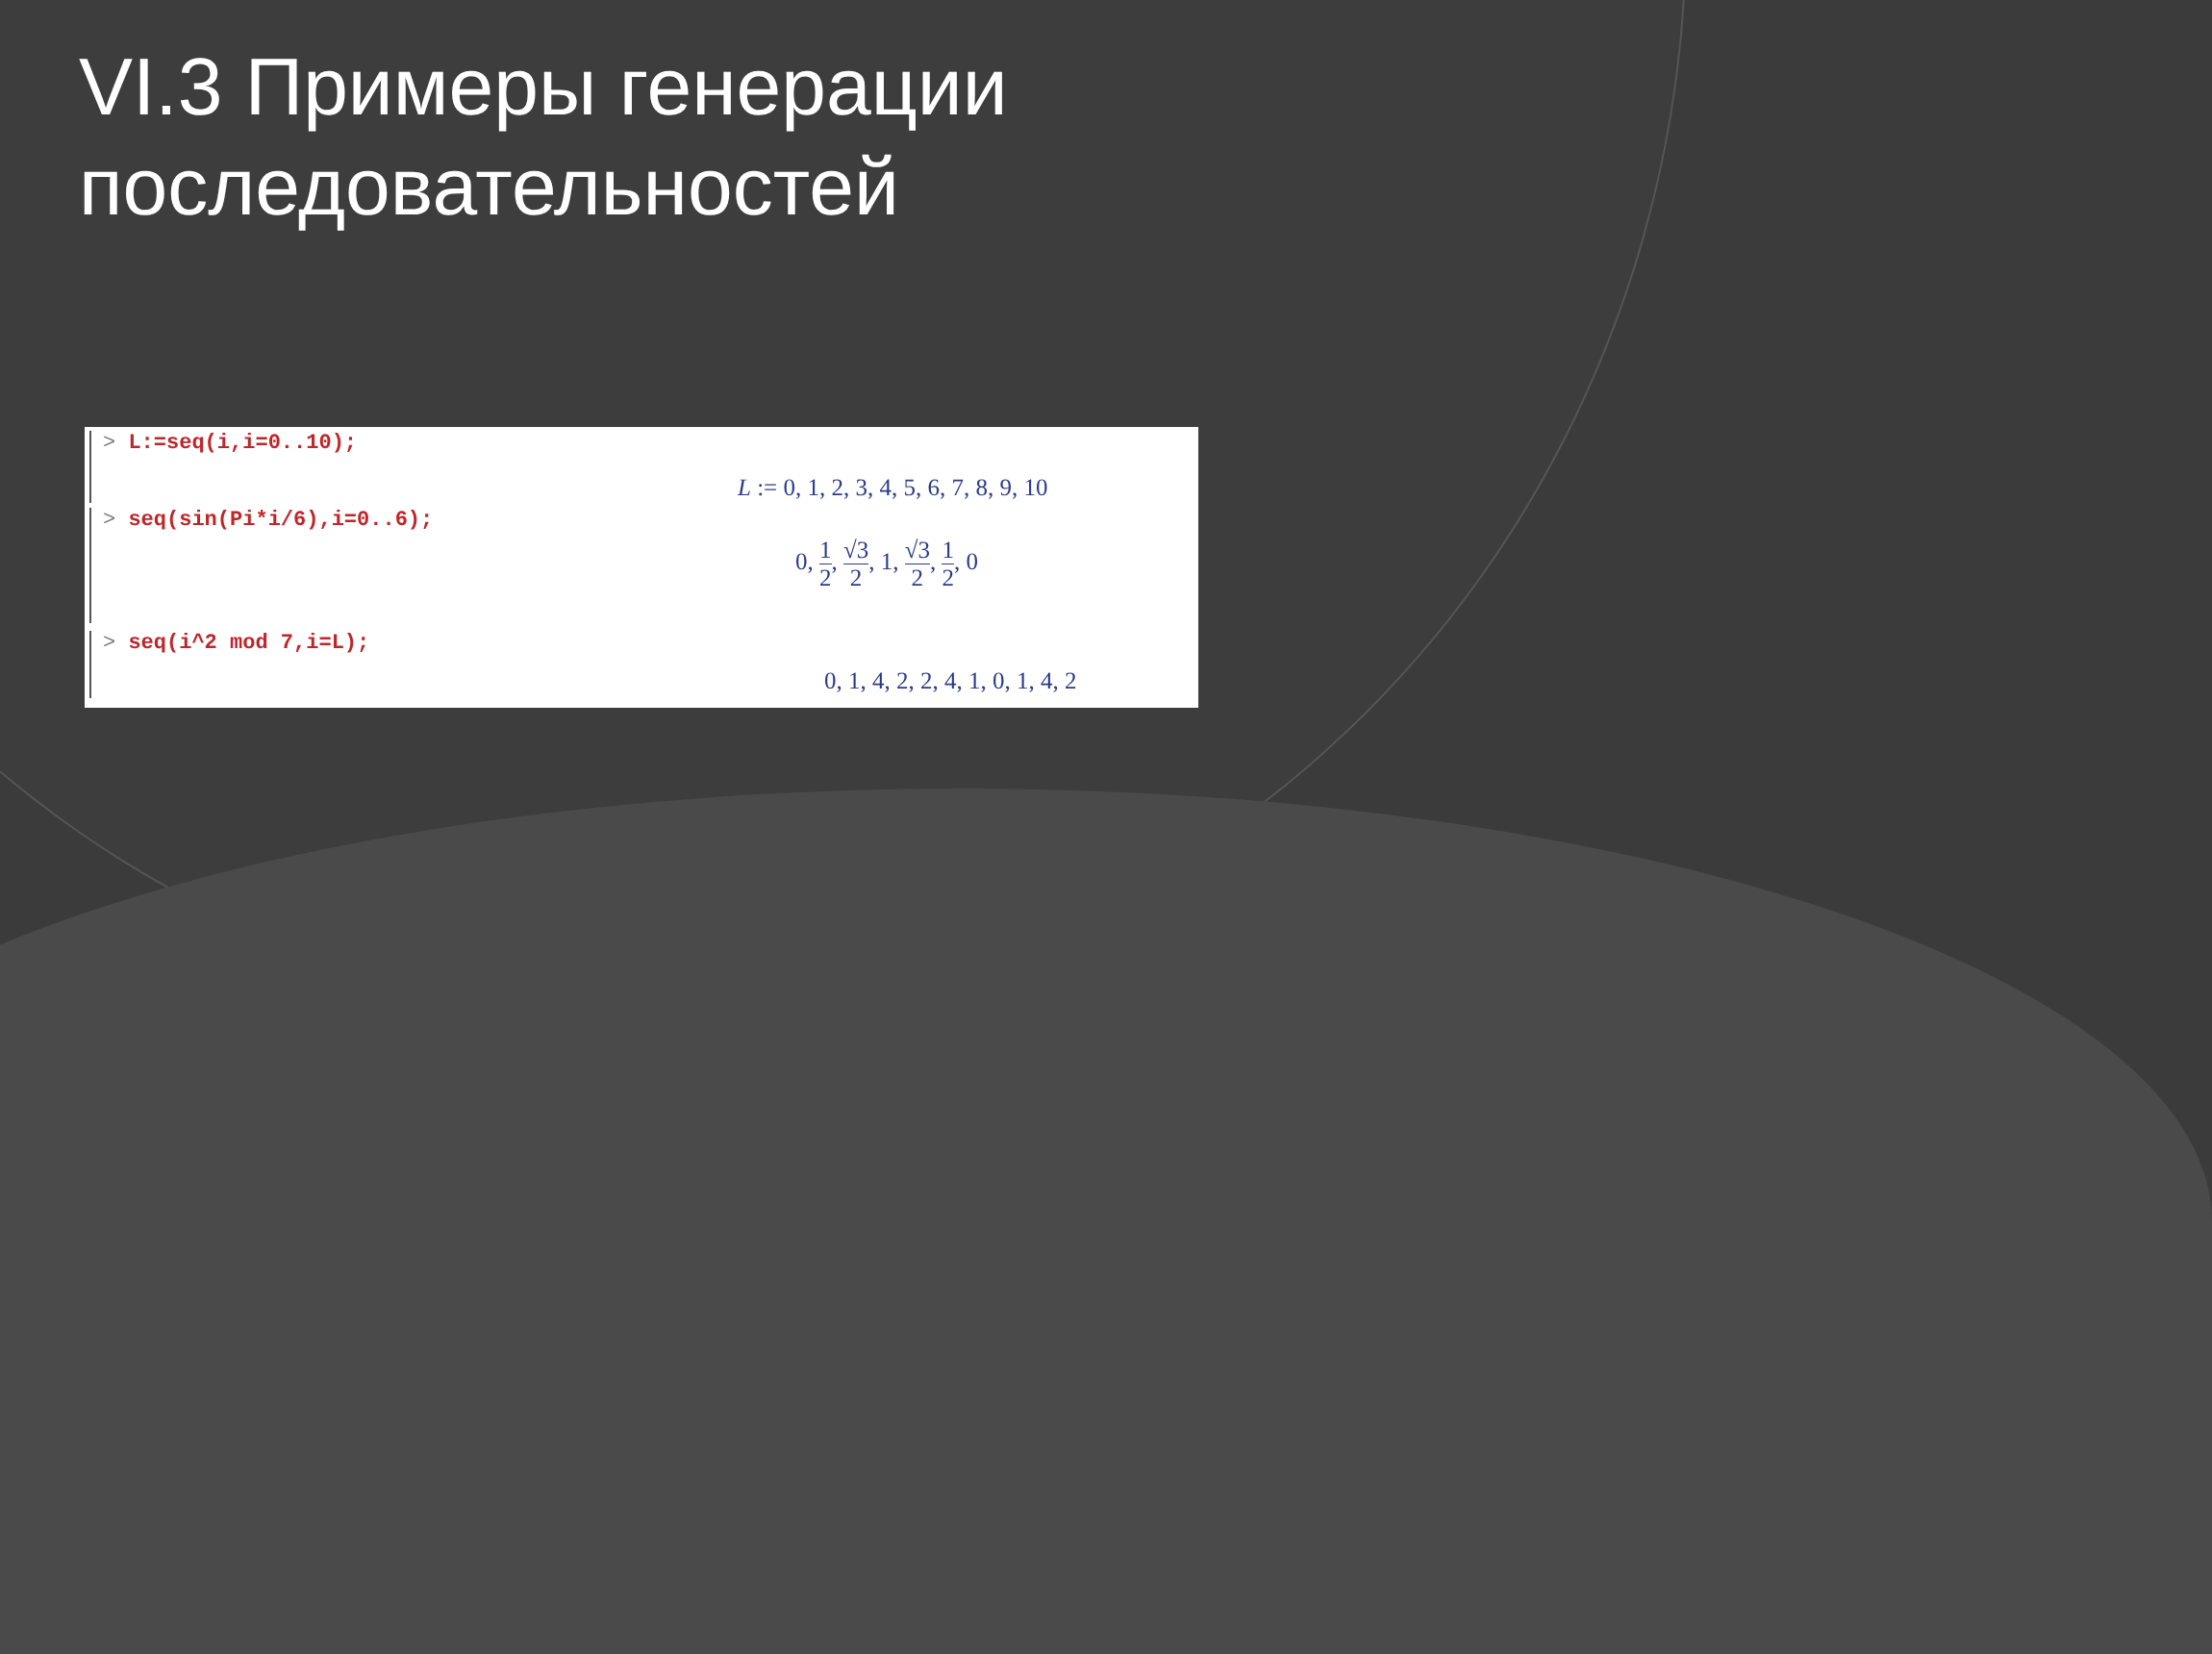VI.3 Примеры генерации
последовательностей
> L:=seq(i,i=0..10);
L := 0, 1, 2, 3, 4, 5, 6, 7, 8, 9, 10
> seq(sin(Pi*i/6),i=0..6);
0, 1 2, √3 2, 1, √3 2, 1 2, 0
> seq(i^2 mod 7,i=L);
0, 1, 4, 2, 2, 4, 1, 0, 1, 4, 2